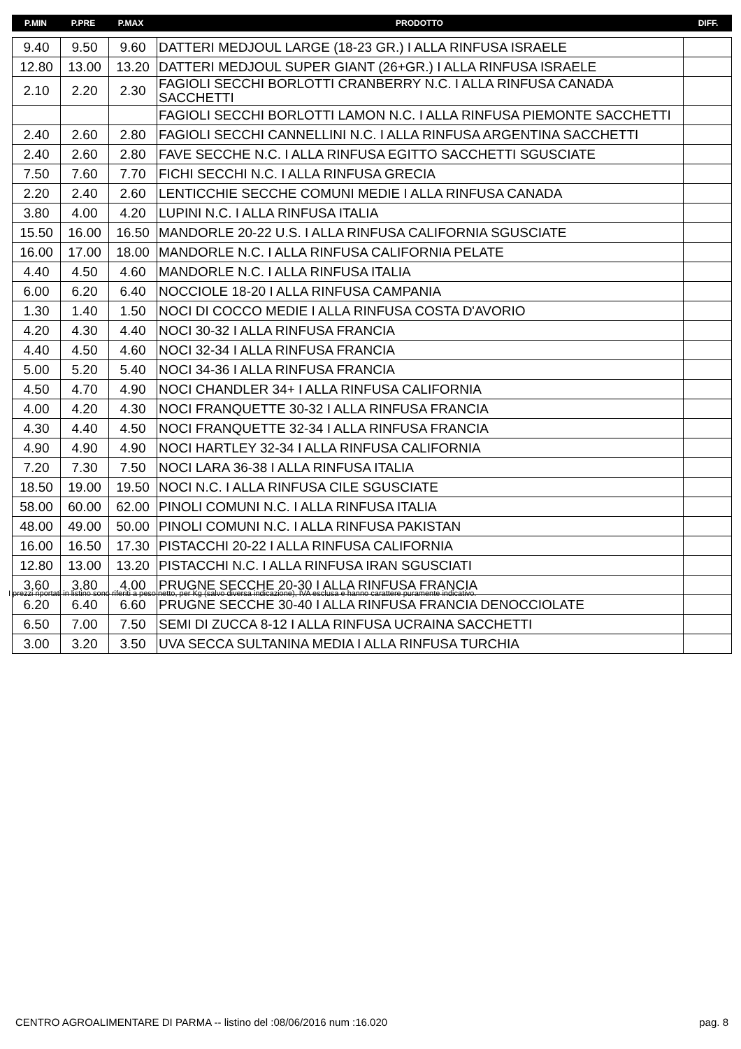| P.MIN | P.PRE | P.MAX | PRODOTTO | DIFF. |
| --- | --- | --- | --- | --- |
| 9.40 | 9.50 | 9.60 | DATTERI MEDJOUL LARGE (18-23 GR.) I ALLA RINFUSA ISRAELE | |
| 12.80 | 13.00 | 13.20 | DATTERI MEDJOUL SUPER GIANT (26+GR.) I ALLA RINFUSA ISRAELE | |
| 2.10 | 2.20 | 2.30 | FAGIOLI SECCHI BORLOTTI CRANBERRY N.C. I ALLA RINFUSA CANADA SACCHETTI | |
| | | | FAGIOLI SECCHI BORLOTTI LAMON N.C. I ALLA RINFUSA PIEMONTE SACCHETTI | |
| 2.40 | 2.60 | 2.80 | FAGIOLI SECCHI CANNELLINI N.C. I ALLA RINFUSA ARGENTINA SACCHETTI | |
| 2.40 | 2.60 | 2.80 | FAVE SECCHE N.C. I ALLA RINFUSA EGITTO SACCHETTI SGUSCIATE | |
| 7.50 | 7.60 | 7.70 | FICHI SECCHI N.C. I ALLA RINFUSA GRECIA | |
| 2.20 | 2.40 | 2.60 | LENTICCHIE SECCHE COMUNI MEDIE I ALLA RINFUSA CANADA | |
| 3.80 | 4.00 | 4.20 | LUPINI N.C. I ALLA RINFUSA ITALIA | |
| 15.50 | 16.00 | 16.50 | MANDORLE 20-22 U.S. I ALLA RINFUSA CALIFORNIA SGUSCIATE | |
| 16.00 | 17.00 | 18.00 | MANDORLE N.C. I ALLA RINFUSA CALIFORNIA PELATE | |
| 4.40 | 4.50 | 4.60 | MANDORLE N.C. I ALLA RINFUSA ITALIA | |
| 6.00 | 6.20 | 6.40 | NOCCIOLE 18-20 I ALLA RINFUSA CAMPANIA | |
| 1.30 | 1.40 | 1.50 | NOCI DI COCCO MEDIE I ALLA RINFUSA COSTA D'AVORIO | |
| 4.20 | 4.30 | 4.40 | NOCI 30-32 I ALLA RINFUSA FRANCIA | |
| 4.40 | 4.50 | 4.60 | NOCI 32-34 I ALLA RINFUSA FRANCIA | |
| 5.00 | 5.20 | 5.40 | NOCI 34-36 I ALLA RINFUSA FRANCIA | |
| 4.50 | 4.70 | 4.90 | NOCI CHANDLER 34+ I ALLA RINFUSA CALIFORNIA | |
| 4.00 | 4.20 | 4.30 | NOCI FRANQUETTE 30-32 I ALLA RINFUSA FRANCIA | |
| 4.30 | 4.40 | 4.50 | NOCI FRANQUETTE 32-34 I ALLA RINFUSA FRANCIA | |
| 4.90 | 4.90 | 4.90 | NOCI HARTLEY 32-34 I ALLA RINFUSA CALIFORNIA | |
| 7.20 | 7.30 | 7.50 | NOCI LARA 36-38 I ALLA RINFUSA ITALIA | |
| 18.50 | 19.00 | 19.50 | NOCI N.C. I ALLA RINFUSA CILE SGUSCIATE | |
| 58.00 | 60.00 | 62.00 | PINOLI COMUNI N.C. I ALLA RINFUSA ITALIA | |
| 48.00 | 49.00 | 50.00 | PINOLI COMUNI N.C. I ALLA RINFUSA PAKISTAN | |
| 16.00 | 16.50 | 17.30 | PISTACCHI 20-22 I ALLA RINFUSA CALIFORNIA | |
| 12.80 | 13.00 | 13.20 | PISTACCHI N.C. I ALLA RINFUSA IRAN SGUSCIATI | |
| 3.60 | 3.80 | 4.00 | PRUGNE SECCHE 20-30 I ALLA RINFUSA FRANCIA | |
| 6.20 | 6.40 | 6.60 | PRUGNE SECCHE 30-40 I ALLA RINFUSA FRANCIA DENOCCIOLATE | |
| 6.50 | 7.00 | 7.50 | SEMI DI ZUCCA 8-12 I ALLA RINFUSA UCRAINA SACCHETTI | |
| 3.00 | 3.20 | 3.50 | UVA SECCA SULTANINA MEDIA I ALLA RINFUSA TURCHIA | |
I prezzi riportati in listino sono riferiti a peso netto, per Kg (salvo diversa indicazione), IVA esclusa e hanno carattere puramente indicativo.
CENTRO AGROALIMENTARE DI PARMA -- listino del :08/06/2016 num :16.020 pag. 8